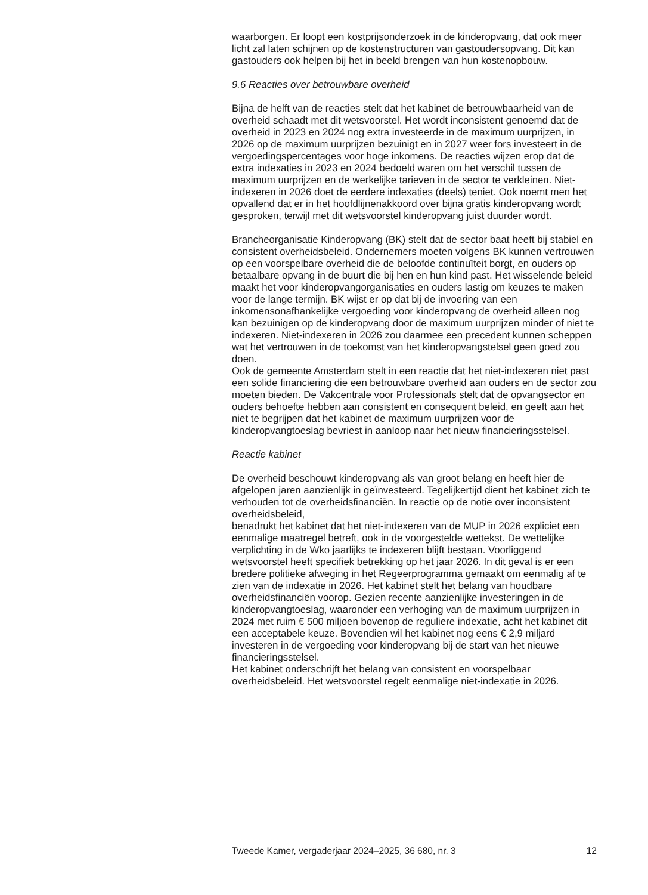waarborgen. Er loopt een kostprijsonderzoek in de kinderopvang, dat ook meer licht zal laten schijnen op de kostenstructuren van gastouders­opvang. Dit kan gastouders ook helpen bij het in beeld brengen van hun kostenopbouw.
9.6 Reacties over betrouwbare overheid
Bijna de helft van de reacties stelt dat het kabinet de betrouwbaarheid van de overheid schaadt met dit wetsvoorstel. Het wordt inconsistent genoemd dat de overheid in 2023 en 2024 nog extra investeerde in de maximum uurprijzen, in 2026 op de maximum uurprijzen bezuinigt en in 2027 weer fors investeert in de vergoedingspercentages voor hoge inkomens. De reacties wijzen erop dat de extra indexaties in 2023 en 2024 bedoeld waren om het verschil tussen de maximum uurprijzen en de werkelijke tarieven in de sector te verkleinen. Niet-indexeren in 2026 doet de eerdere indexaties (deels) teniet. Ook noemt men het opvallend dat er in het hoofdlijnenakkoord over bijna gratis kinderopvang wordt gesproken, terwijl met dit wetsvoorstel kinderopvang juist duurder wordt.
Brancheorganisatie Kinderopvang (BK) stelt dat de sector baat heeft bij stabiel en consistent overheidsbeleid. Ondernemers moeten volgens BK kunnen vertrouwen op een voorspelbare overheid die de beloofde continuïteit borgt, en ouders op betaalbare opvang in de buurt die bij hen en hun kind past. Het wisselende beleid maakt het voor kinderopvangor­ganisaties en ouders lastig om keuzes te maken voor de lange termijn. BK wijst er op dat bij de invoering van een inkomensonafhankelijke vergoeding voor kinderopvang de overheid alleen nog kan bezuinigen op de kinderopvang door de maximum uurprijzen minder of niet te indexeren. Niet-indexeren in 2026 zou daarmee een precedent kunnen scheppen wat het vertrouwen in de toekomst van het kinderopvangstelsel geen goed zou doen.
Ook de gemeente Amsterdam stelt in een reactie dat het niet-indexeren niet past een solide financiering die een betrouwbare overheid aan ouders en de sector zou moeten bieden. De Vakcentrale voor Professionals stelt dat de opvangsector en ouders behoefte hebben aan consistent en consequent beleid, en geeft aan het niet te begrijpen dat het kabinet de maximum uurprijzen voor de kinderopvangtoeslag bevriest in aanloop naar het nieuw financieringsstelsel.
Reactie kabinet
De overheid beschouwt kinderopvang als van groot belang en heeft hier de afgelopen jaren aanzienlijk in geïnvesteerd. Tegelijkertijd dient het kabinet zich te verhouden tot de overheidsfinanciën. In reactie op de notie over inconsistent overheidsbeleid,
benadrukt het kabinet dat het niet-indexeren van de MUP in 2026 expliciet een eenmalige maatregel betreft, ook in de voorgestelde wettekst. De wettelijke verplichting in de Wko jaarlijks te indexeren blijft bestaan. Voorliggend wetsvoorstel heeft specifiek betrekking op het jaar 2026. In dit geval is er een bredere politieke afweging in het Regeerprogramma gemaakt om eenmalig af te zien van de indexatie in 2026. Het kabinet stelt het belang van houdbare overheidsfinanciën voorop. Gezien recente aanzienlijke investeringen in de kinderopvangtoeslag, waaronder een verhoging van de maximum uurprijzen in 2024 met ruim € 500 miljoen bovenop de reguliere indexatie, acht het kabinet dit een acceptabele keuze. Bovendien wil het kabinet nog eens € 2,9 miljard investeren in de vergoeding voor kinderopvang bij de start van het nieuwe financierings­stelsel.
Het kabinet onderschrijft het belang van consistent en voorspelbaar overheidsbeleid. Het wetsvoorstel regelt eenmalige niet-indexatie in 2026.
Tweede Kamer, vergaderjaar 2024–2025, 36 680, nr. 3 12